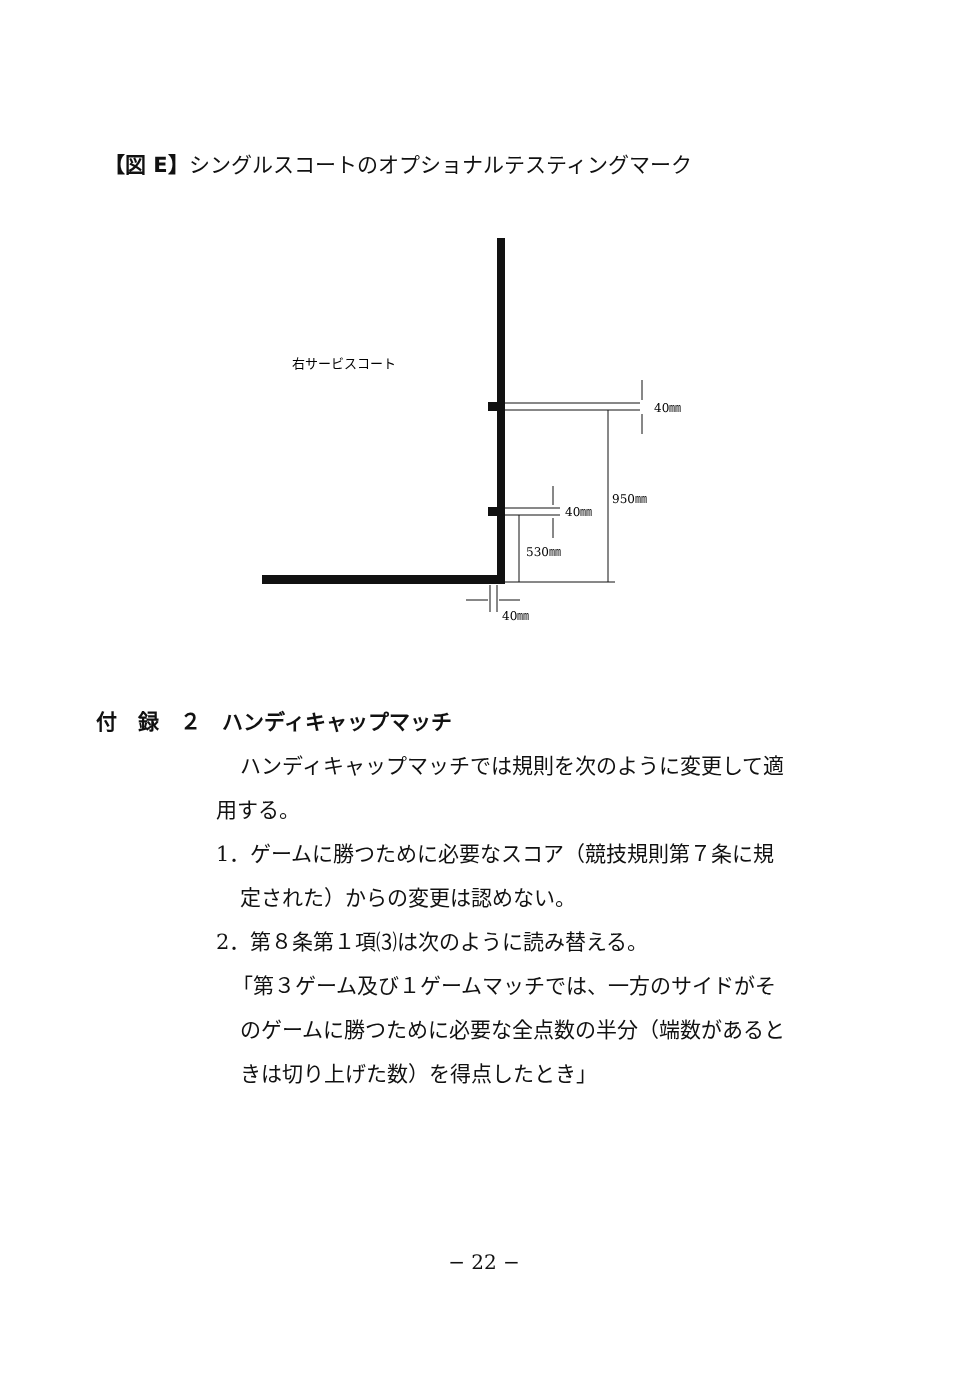【図 E】シングルスコートのオプショナルテスティングマーク
右サービスコート
40㎜
40㎜
950㎜
530㎜
40㎜
付　録　２　ハンディキャップマッチ
ハンディキャップマッチでは規則を次のように変更して適
用する。
1．ゲームに勝つために必要なスコア（競技規則第７条に規
定された）からの変更は認めない。
2．第８条第１項⑶は次のように読み替える。
「第３ゲーム及び１ゲームマッチでは、一方のサイドがそ
のゲームに勝つために必要な全点数の半分（端数があると
きは切り上げた数）を得点したとき」
− 22 −